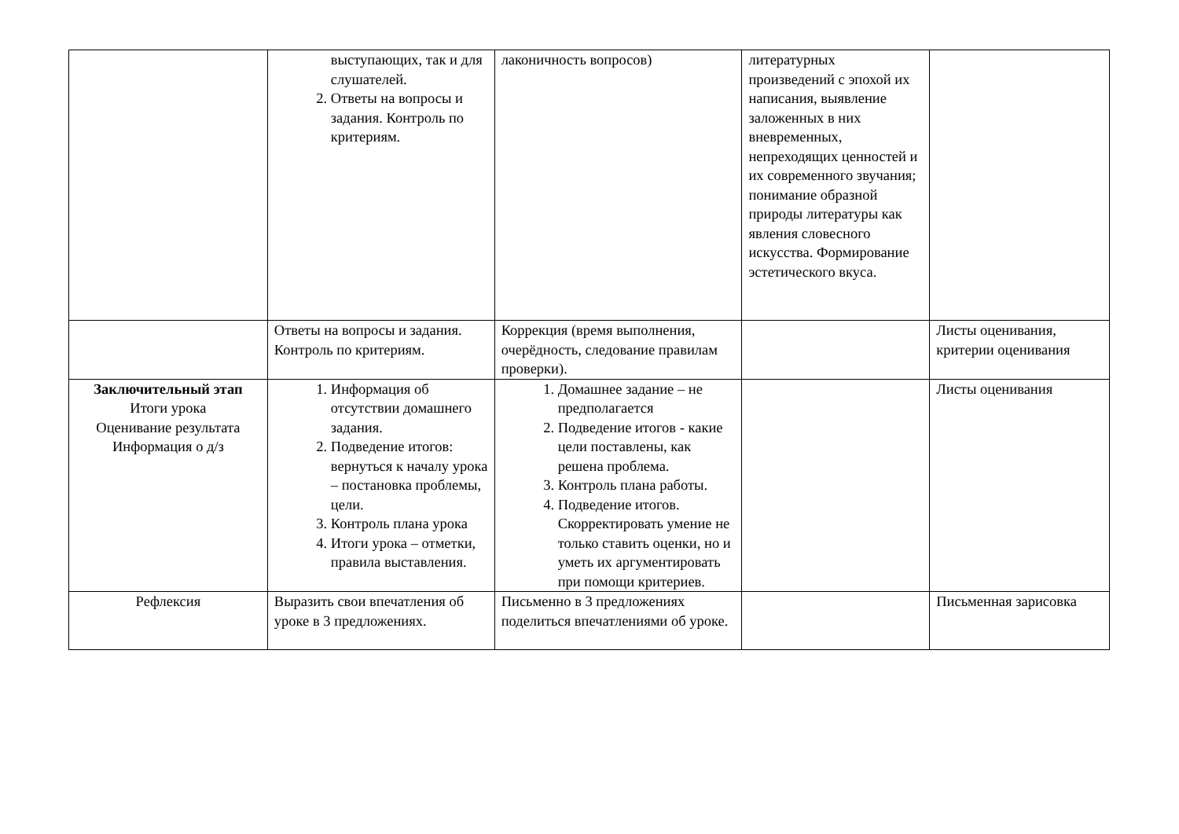| | выступающих, так и для слушателей. 2. Ответы на вопросы и задания. Контроль по критериям. | лаконичность вопросов) | литературных произведений с эпохой их написания, выявление заложенных в них вневременных, непреходящих ценностей и их современного звучания; понимание образной природы литературы как явления словесного искусства. Формирование эстетического вкуса. | |
| | Ответы на вопросы и задания. Контроль по критериям. | Коррекция (время выполнения, очерёдность, следование правилам проверки). | | Листы оценивания, критерии оценивания |
| Заключительный этап Итоги урока Оценивание результата Информация о д/з | 1. Информация об отсутствии домашнего задания. 2. Подведение итогов: вернуться к началу урока – постановка проблемы, цели. 3. Контроль плана урока 4. Итоги урока – отметки, правила выставления. | 1. Домашнее задание – не предполагается 2. Подведение итогов - какие цели поставлены, как решена проблема. 3. Контроль плана работы. 4. Подведение итогов. Скорректировать умение не только ставить оценки, но и уметь их аргументировать при помощи критериев. | | Листы оценивания |
| Рефлексия | Выразить свои впечатления об уроке в 3 предложениях. | Письменно в 3 предложениях поделиться впечатлениями об уроке. | | Письменная зарисовка |